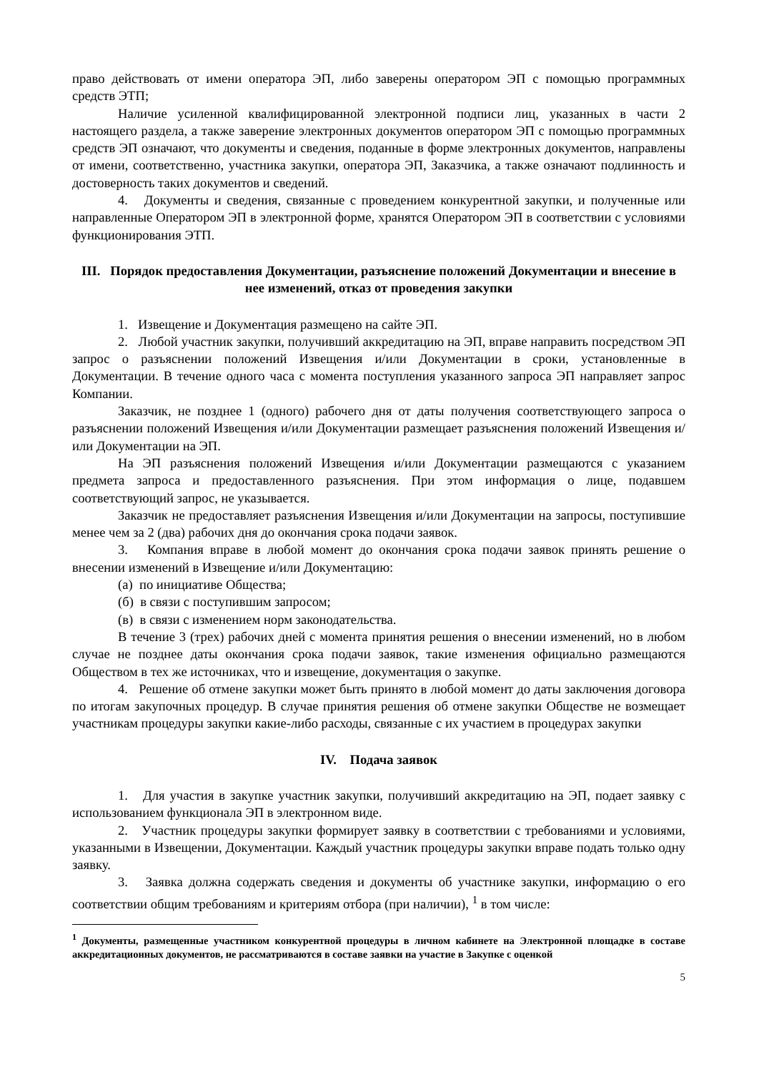право действовать от имени оператора ЭП, либо заверены оператором ЭП с помощью программных средств ЭТП;
Наличие усиленной квалифицированной электронной подписи лиц, указанных в части 2 настоящего раздела, а также заверение электронных документов оператором ЭП с помощью программных средств ЭП означают, что документы и сведения, поданные в форме электронных документов, направлены от имени, соответственно, участника закупки, оператора ЭП, Заказчика, а также означают подлинность и достоверность таких документов и сведений.
4. Документы и сведения, связанные с проведением конкурентной закупки, и полученные или направленные Оператором ЭП в электронной форме, хранятся Оператором ЭП в соответствии с условиями функционирования ЭТП.
III. Порядок предоставления Документации, разъяснение положений Документации и внесение в нее изменений, отказ от проведения закупки
1. Извещение и Документация размещено на сайте ЭП.
2. Любой участник закупки, получивший аккредитацию на ЭП, вправе направить посредством ЭП запрос о разъяснении положений Извещения и/или Документации в сроки, установленные в Документации. В течение одного часа с момента поступления указанного запроса ЭП направляет запрос Компании.
Заказчик, не позднее 1 (одного) рабочего дня от даты получения соответствующего запроса о разъяснении положений Извещения и/или Документации размещает разъяснения положений Извещения и/или Документации на ЭП.
На ЭП разъяснения положений Извещения и/или Документации размещаются с указанием предмета запроса и предоставленного разъяснения. При этом информация о лице, подавшем соответствующий запрос, не указывается.
Заказчик не предоставляет разъяснения Извещения и/или Документации на запросы, поступившие менее чем за 2 (два) рабочих дня до окончания срока подачи заявок.
3. Компания вправе в любой момент до окончания срока подачи заявок принять решение о внесении изменений в Извещение и/или Документацию:
(а) по инициативе Общества;
(б) в связи с поступившим запросом;
(в) в связи с изменением норм законодательства.
В течение 3 (трех) рабочих дней с момента принятия решения о внесении изменений, но в любом случае не позднее даты окончания срока подачи заявок, такие изменения официально размещаются Обществом в тех же источниках, что и извещение, документация о закупке.
4. Решение об отмене закупки может быть принято в любой момент до даты заключения договора по итогам закупочных процедур. В случае принятия решения об отмене закупки Обществе не возмещает участникам процедуры закупки какие-либо расходы, связанные с их участием в процедурах закупки
IV. Подача заявок
1. Для участия в закупке участник закупки, получивший аккредитацию на ЭП, подает заявку с использованием функционала ЭП в электронном виде.
2. Участник процедуры закупки формирует заявку в соответствии с требованиями и условиями, указанными в Извещении, Документации. Каждый участник процедуры закупки вправе подать только одну заявку.
3. Заявка должна содержать сведения и документы об участнике закупки, информацию о его соответствии общим требованиям и критериям отбора (при наличии), <sup>1</sup> в том числе:
<sup>1</sup> Документы, размещенные участником конкурентной процедуры в личном кабинете на Электронной площадке в составе аккредитационных документов, не рассматриваются в составе заявки на участие в Закупке с оценкой
5